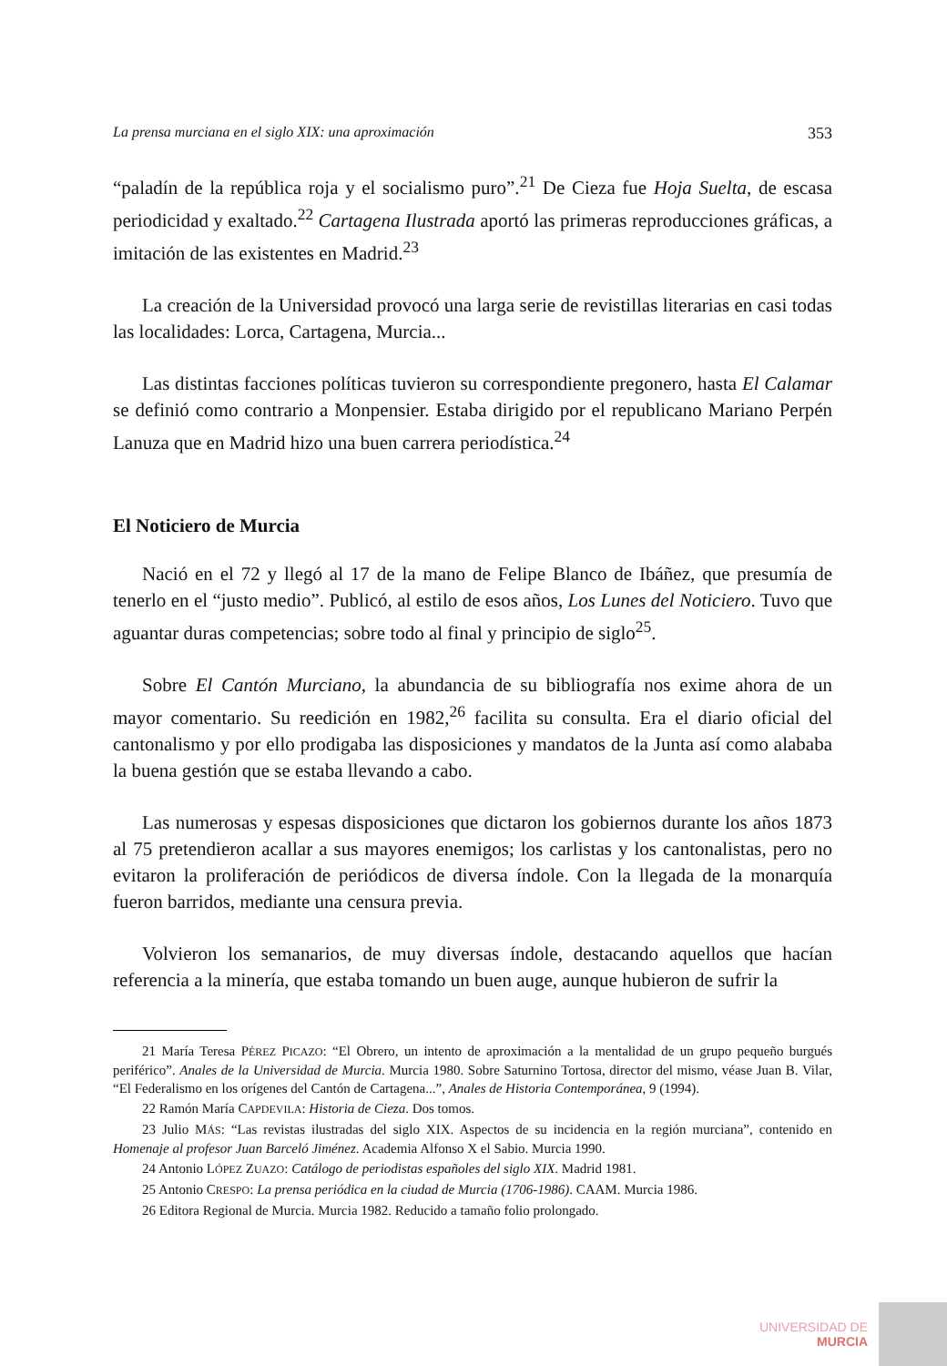La prensa murciana en el siglo XIX: una aproximación 353
“paladín de la república roja y el socialismo puro”.<sup>21</sup> De Cieza fue Hoja Suelta, de escasa periodicidad y exaltado.<sup>22</sup> Cartagena Ilustrada aportó las primeras reproducciones gráficas, a imitación de las existentes en Madrid.<sup>23</sup>
La creación de la Universidad provocó una larga serie de revistillas literarias en casi todas las localidades: Lorca, Cartagena, Murcia...
Las distintas facciones políticas tuvieron su correspondiente pregonero, hasta El Calamar se definió como contrario a Monpensier. Estaba dirigido por el republicano Mariano Perpén Lanuza que en Madrid hizo una buen carrera periodística.<sup>24</sup>
El Noticiero de Murcia
Nació en el 72 y llegó al 17 de la mano de Felipe Blanco de Ibáñez, que presumía de tenerlo en el “justo medio”. Publicó, al estilo de esos años, Los Lunes del Noticiero. Tuvo que aguantar duras competencias; sobre todo al final y principio de siglo<sup>25</sup>.
Sobre El Cantón Murciano, la abundancia de su bibliografía nos exime ahora de un mayor comentario. Su reedición en 1982,<sup>26</sup> facilita su consulta. Era el diario oficial del cantonalismo y por ello prodigaba las disposiciones y mandatos de la Junta así como alababa la buena gestión que se estaba llevando a cabo.
Las numerosas y espesas disposiciones que dictaron los gobiernos durante los años 1873 al 75 pretendieron acallar a sus mayores enemigos; los carlistas y los cantonalistas, pero no evitaron la proliferación de periódicos de diversa índole. Con la llegada de la monarquía fueron barridos, mediante una censura previa.
Volvieron los semanarios, de muy diversas índole, destacando aquellos que hacían referencia a la minería, que estaba tomando un buen auge, aunque hubieron de sufrir la
21 María Teresa PÉREZ PICAZO: “El Obrero, un intento de aproximación a la mentalidad de un grupo pequeño burgués periférico”. Anales de la Universidad de Murcia. Murcia 1980. Sobre Saturnino Tortosa, director del mismo, véase Juan B. Vilar, “El Federalismo en los orígenes del Cantón de Cartagena...”, Anales de Historia Contemporánea, 9 (1994).
22 Ramón María CAPDEVILA: Historia de Cieza. Dos tomos.
23 Julio MÁS: “Las revistas ilustradas del siglo XIX. Aspectos de su incidencia en la región murciana”, contenido en Homenaje al profesor Juan Barceló Jiménez. Academia Alfonso X el Sabio. Murcia 1990.
24 Antonio LÓPEZ ZUAZO: Catálogo de periodistas españoles del siglo XIX. Madrid 1981.
25 Antonio CRESPO: La prensa periódica en la ciudad de Murcia (1706-1986). CAAM. Murcia 1986.
26 Editora Regional de Murcia. Murcia 1982. Reducido a tamaño folio prolongado.
UNIVERSIDAD DE
MURCIA